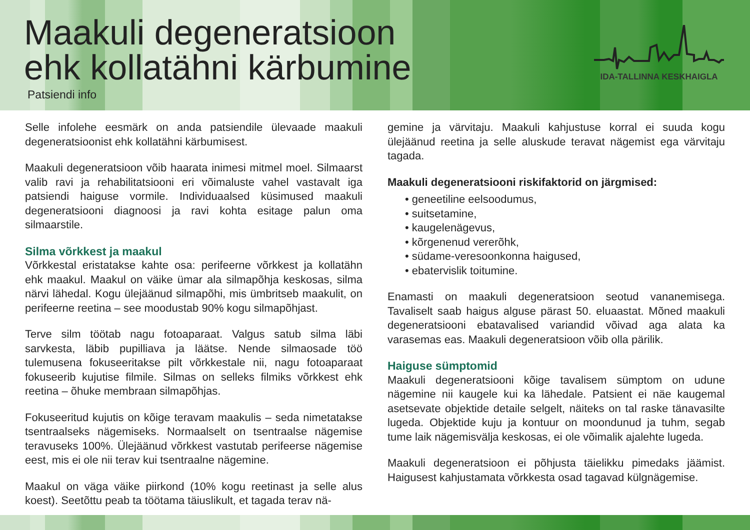Maakuli degeneratsioon
ehk kollatähni kärbumine
Patsiendi info
IDA-TALLINNA KESKHAIGLA
Selle infolehe eesmärk on anda patsiendile ülevaade maakuli degeneratsioonist ehk kollatähni kärbumisest.
Maakuli degeneratsioon võib haarata inimesi mitmel moel. Silmaarst valib ravi ja rehabilitatsiooni eri võimaluste vahel vastavalt iga patsiendi haiguse vormile. Individuaalsed küsimused maakuli degeneratsiooni diagnoosi ja ravi kohta esitage palun oma silmaarstile.
Silma võrkkest ja maakul
Võrkkestal eristatakse kahte osa: perifeerne võrkkest ja kollatähn ehk maakul. Maakul on väike ümar ala silmapõhja keskosas, silma närvi lähedal. Kogu ülejäänud silmapõhi, mis ümbritseb maakulit, on perifeerne reetina – see moodustab 90% kogu silmapõhjast.
Terve silm töötab nagu fotoaparaat. Valgus satub silma läbi sarvkesta, läbib pupilliava ja läätse. Nende silmaosade töö tulemusena fokuseeritakse pilt võrkkestale nii, nagu fotoaparaat fokuseerib kujutise filmile. Silmas on selleks filmiks võrkkest ehk reetina – õhuke membraan silmapõhjas.
Fokuseeritud kujutis on kõige teravam maakulis – seda nimetatakse tsentraalseks nägemiseks. Normaalselt on tsentraalse nägemise teravuseks 100%. Ülejäänud võrkkest vastutab perifeerse nägemise eest, mis ei ole nii terav kui tsentraalne nägemine.
Maakul on väga väike piirkond (10% kogu reetinast ja selle alus koest). Seetõttu peab ta töötama täiuslikult, et tagada terav nä-
gemine ja värvitaju. Maakuli kahjustuse korral ei suuda kogu ülejäänud reetina ja selle aluskude teravat nägemist ega värvitaju tagada.
Maakuli degeneratsiooni riskifaktorid on järgmised:
• geneetiline eelsoodumus,
• suitsetamine,
• kaugelenägevus,
• kõrgenenud vererõhk,
• südame-veresoonkonna haigused,
• ebatervislik toitumine.
Enamasti on maakuli degeneratsioon seotud vananemisega. Tavaliselt saab haigus alguse pärast 50. eluaastat. Mõned maakuli degeneratsiooni ebatavalised variandid võivad aga alata ka varasemas eas. Maakuli degeneratsioon võib olla pärilik.
Haiguse sümptomid
Maakuli degeneratsiooni kõige tavalisem sümptom on udune nägemine nii kaugele kui ka lähedale. Patsient ei näe kaugemal asetsevate objektide detaile selgelt, näiteks on tal raske tänavasilte lugeda. Objektide kuju ja kontuur on moondunud ja tuhm, segab tume laik nägemisvälja keskosas, ei ole võimalik ajalehte lugeda.
Maakuli degeneratsioon ei põhjusta täielikku pimedaks jäämist. Haigusest kahjustamata võrkkesta osad tagavad külgnägemise.